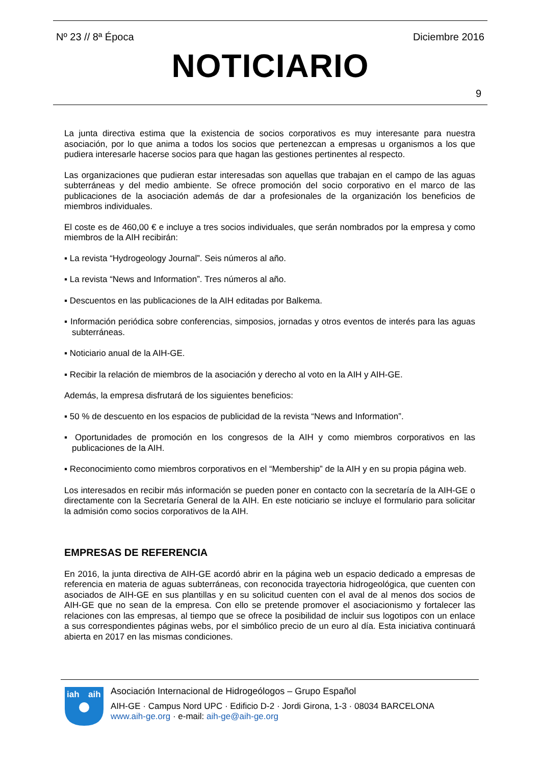Nº 23 // 8ª Época Diciembre 2016
NOTICIARIO
9
La junta directiva estima que la existencia de socios corporativos es muy interesante para nuestra asociación, por lo que anima a todos los socios que pertenezcan a empresas u organismos a los que pudiera interesarle hacerse socios para que hagan las gestiones pertinentes al respecto.
Las organizaciones que pudieran estar interesadas son aquellas que trabajan en el campo de las aguas subterráneas y del medio ambiente. Se ofrece promoción del socio corporativo en el marco de las publicaciones de la asociación además de dar a profesionales de la organización los beneficios de miembros individuales.
El coste es de 460,00 € e incluye a tres socios individuales, que serán nombrados por la empresa y como miembros de la AIH recibirán:
▪ La revista “Hydrogeology Journal”. Seis números al año.
▪ La revista “News and Information”. Tres números al año.
▪ Descuentos en las publicaciones de la AIH editadas por Balkema.
▪ Información periódica sobre conferencias, simposios, jornadas y otros eventos de interés para las aguas subterráneas.
▪ Noticiario anual de la AIH-GE.
▪ Recibir la relación de miembros de la asociación y derecho al voto en la AIH y AIH-GE.
Además, la empresa disfrutará de los siguientes beneficios:
▪ 50 % de descuento en los espacios de publicidad de la revista “News and Information”.
▪ Oportunidades de promoción en los congresos de la AIH y como miembros corporativos en las publicaciones de la AIH.
▪ Reconocimiento como miembros corporativos en el “Membership” de la AIH y en su propia página web.
Los interesados en recibir más información se pueden poner en contacto con la secretaría de la AIH-GE o directamente con la Secretaría General de la AIH. En este noticiario se incluye el formulario para solicitar la admisión como socios corporativos de la AIH.
EMPRESAS DE REFERENCIA
En 2016, la junta directiva de AIH-GE acordó abrir en la página web un espacio dedicado a empresas de referencia en materia de aguas subterráneas, con reconocida trayectoria hidrogeológica, que cuenten con asociados de AIH-GE en sus plantillas y en su solicitud cuenten con el aval de al menos dos socios de AIH-GE que no sean de la empresa. Con ello se pretende promover el asociacionismo y fortalecer las relaciones con las empresas, al tiempo que se ofrece la posibilidad de incluir sus logotipos con un enlace a sus correspondientes páginas webs, por el simbólico precio de un euro al día. Esta iniciativa continuará abierta en 2017 en las mismas condiciones.
iah
aih
Asociación Internacional de Hidrogeólogos – Grupo Español
AIH-GE · Campus Nord UPC · Edificio D-2 · Jordi Girona, 1-3 · 08034 BARCELONA
www.aih-ge.org · e-mail: aih-ge@aih-ge.org